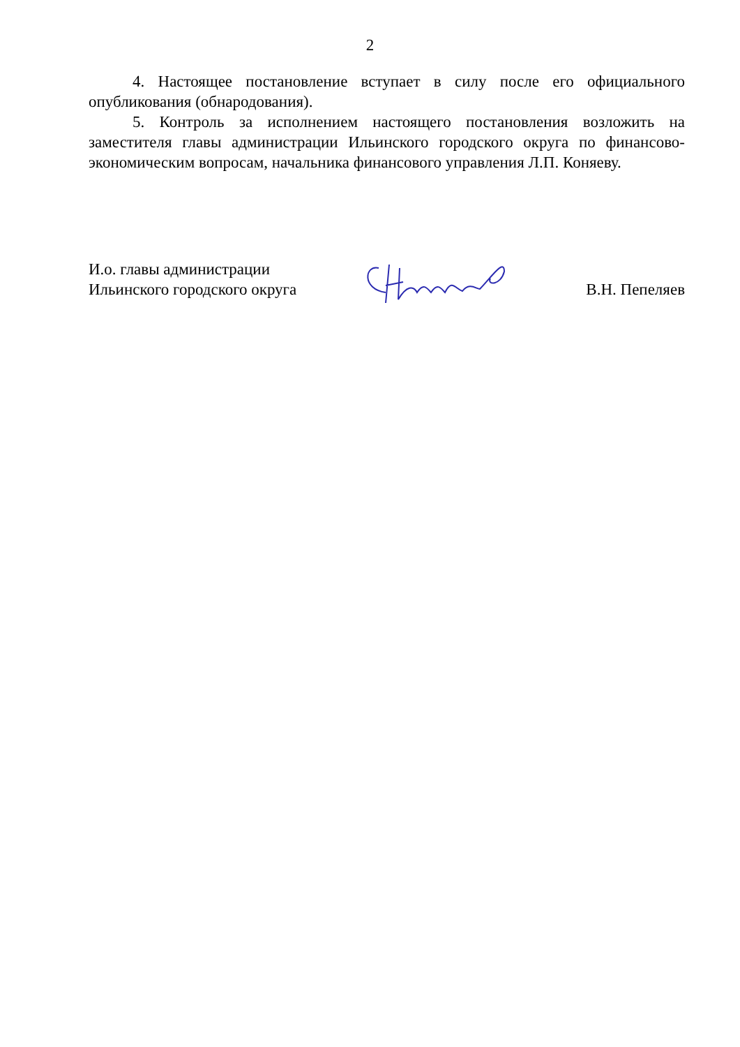2
4. Настоящее постановление вступает в силу после его официального опубликования (обнародования).
5. Контроль за исполнением настоящего постановления возложить на заместителя главы администрации Ильинского городского округа по финансово-экономическим вопросам, начальника финансового управления Л.П. Коняеву.
И.о. главы администрации
Ильинского городского округа
В.Н. Пепеляев